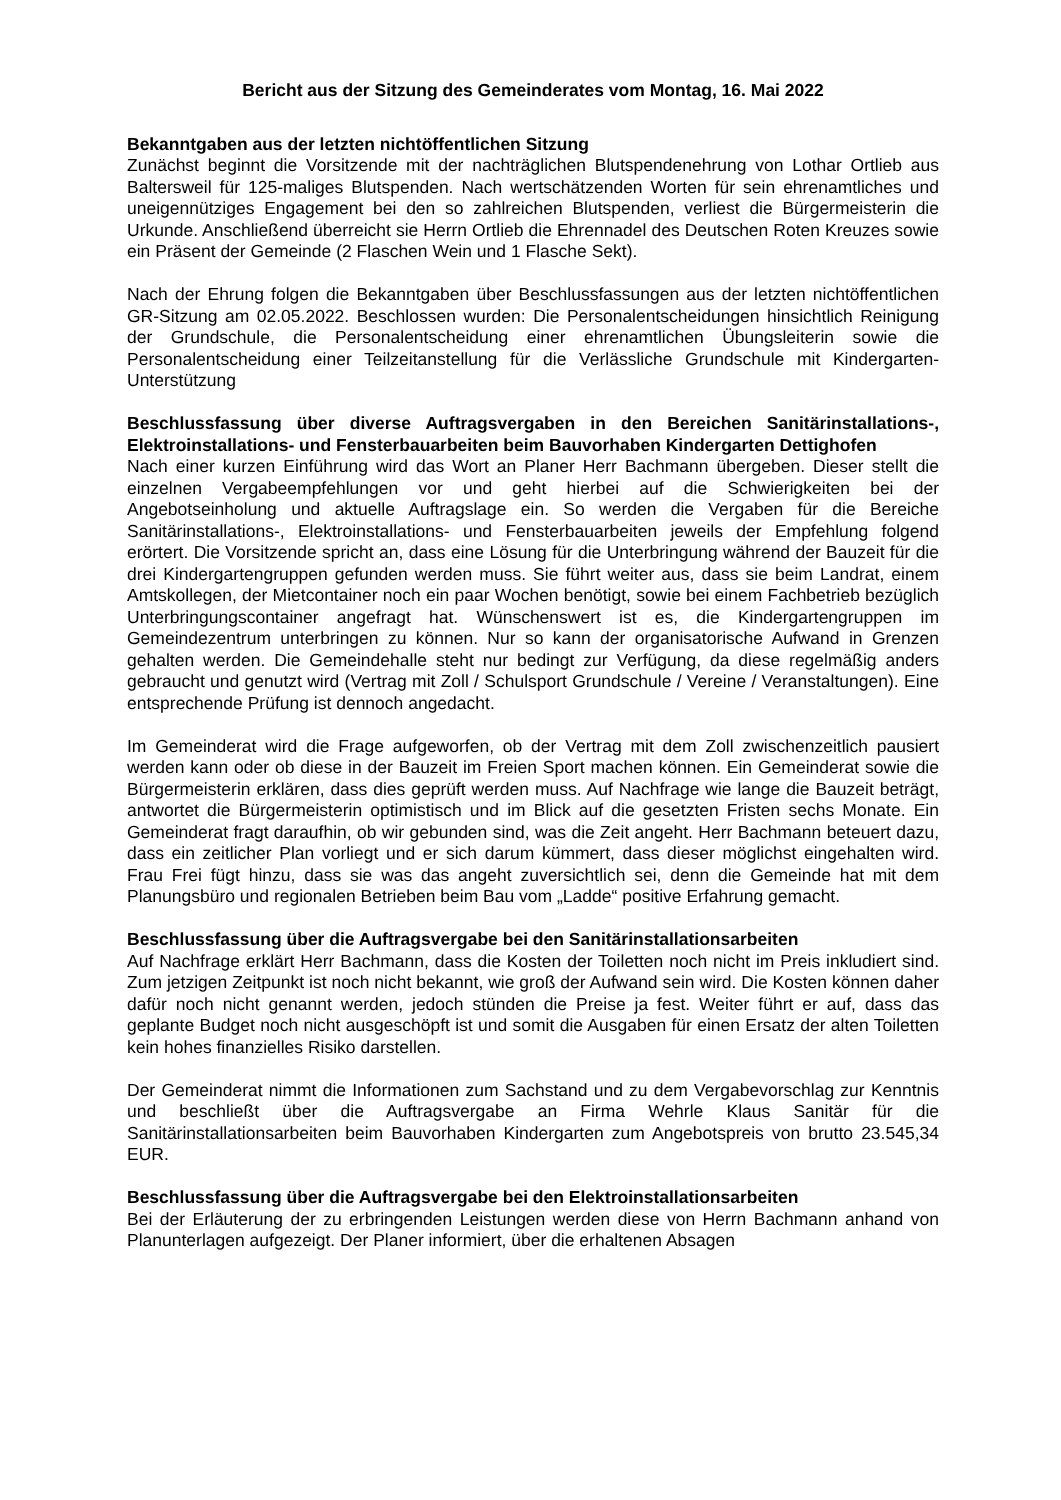Bericht aus der Sitzung des Gemeinderates vom Montag, 16. Mai 2022
Bekanntgaben aus der letzten nichtöffentlichen Sitzung
Zunächst beginnt die Vorsitzende mit der nachträglichen Blutspendenehrung von Lothar Ortlieb aus Baltersweil für 125-maliges Blutspenden. Nach wertschätzenden Worten für sein ehrenamtliches und uneigennütziges Engagement bei den so zahlreichen Blutspenden, verliest die Bürgermeisterin die Urkunde. Anschließend überreicht sie Herrn Ortlieb die Ehrennadel des Deutschen Roten Kreuzes sowie ein Präsent der Gemeinde (2 Flaschen Wein und 1 Flasche Sekt).
Nach der Ehrung folgen die Bekanntgaben über Beschlussfassungen aus der letzten nichtöffentlichen GR-Sitzung am 02.05.2022. Beschlossen wurden: Die Personalentscheidungen hinsichtlich Reinigung der Grundschule, die Personalentscheidung einer ehrenamtlichen Übungsleiterin sowie die Personalentscheidung einer Teilzeitanstellung für die Verlässliche Grundschule mit Kindergarten-Unterstützung
Beschlussfassung über diverse Auftragsvergaben in den Bereichen Sanitärinstallations-, Elektroinstallations- und Fensterbauarbeiten beim Bauvorhaben Kindergarten Dettighofen
Nach einer kurzen Einführung wird das Wort an Planer Herr Bachmann übergeben. Dieser stellt die einzelnen Vergabeempfehlungen vor und geht hierbei auf die Schwierigkeiten bei der Angebotseinholung und aktuelle Auftragslage ein. So werden die Vergaben für die Bereiche Sanitärinstallations-, Elektroinstallations- und Fensterbauarbeiten jeweils der Empfehlung folgend erörtert. Die Vorsitzende spricht an, dass eine Lösung für die Unterbringung während der Bauzeit für die drei Kindergartengruppen gefunden werden muss. Sie führt weiter aus, dass sie beim Landrat, einem Amtskollegen, der Mietcontainer noch ein paar Wochen benötigt, sowie bei einem Fachbetrieb bezüglich Unterbringungscontainer angefragt hat. Wünschenswert ist es, die Kindergartengruppen im Gemeindezentrum unterbringen zu können. Nur so kann der organisatorische Aufwand in Grenzen gehalten werden. Die Gemeindehalle steht nur bedingt zur Verfügung, da diese regelmäßig anders gebraucht und genutzt wird (Vertrag mit Zoll / Schulsport Grundschule / Vereine / Veranstaltungen). Eine entsprechende Prüfung ist dennoch angedacht.
Im Gemeinderat wird die Frage aufgeworfen, ob der Vertrag mit dem Zoll zwischenzeitlich pausiert werden kann oder ob diese in der Bauzeit im Freien Sport machen können. Ein Gemeinderat sowie die Bürgermeisterin erklären, dass dies geprüft werden muss. Auf Nachfrage wie lange die Bauzeit beträgt, antwortet die Bürgermeisterin optimistisch und im Blick auf die gesetzten Fristen sechs Monate. Ein Gemeinderat fragt daraufhin, ob wir gebunden sind, was die Zeit angeht. Herr Bachmann beteuert dazu, dass ein zeitlicher Plan vorliegt und er sich darum kümmert, dass dieser möglichst eingehalten wird. Frau Frei fügt hinzu, dass sie was das angeht zuversichtlich sei, denn die Gemeinde hat mit dem Planungsbüro und regionalen Betrieben beim Bau vom „Ladde“ positive Erfahrung gemacht.
Beschlussfassung über die Auftragsvergabe bei den Sanitärinstallationsarbeiten
Auf Nachfrage erklärt Herr Bachmann, dass die Kosten der Toiletten noch nicht im Preis inkludiert sind. Zum jetzigen Zeitpunkt ist noch nicht bekannt, wie groß der Aufwand sein wird. Die Kosten können daher dafür noch nicht genannt werden, jedoch stünden die Preise ja fest. Weiter führt er auf, dass das geplante Budget noch nicht ausgeschöpft ist und somit die Ausgaben für einen Ersatz der alten Toiletten kein hohes finanzielles Risiko darstellen.
Der Gemeinderat nimmt die Informationen zum Sachstand und zu dem Vergabevorschlag zur Kenntnis und beschließt über die Auftragsvergabe an Firma Wehrle Klaus Sanitär für die Sanitärinstallationsarbeiten beim Bauvorhaben Kindergarten zum Angebotspreis von brutto 23.545,34 EUR.
Beschlussfassung über die Auftragsvergabe bei den Elektroinstallationsarbeiten
Bei der Erläuterung der zu erbringenden Leistungen werden diese von Herrn Bachmann anhand von Planunterlagen aufgezeigt. Der Planer informiert, über die erhaltenen Absagen